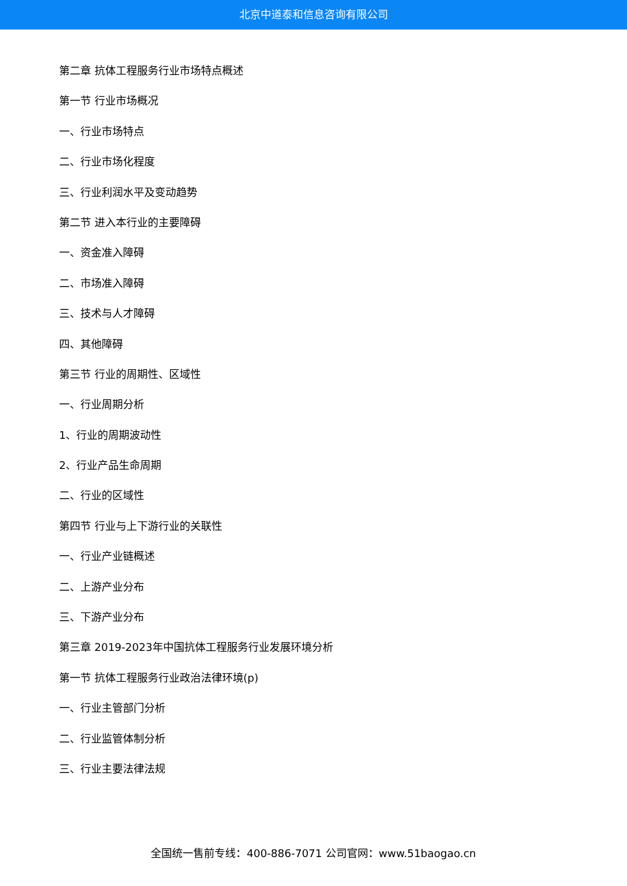北京中道泰和信息咨询有限公司
第二章 抗体工程服务行业市场特点概述
第一节 行业市场概况
一、行业市场特点
二、行业市场化程度
三、行业利润水平及变动趋势
第二节 进入本行业的主要障碍
一、资金准入障碍
二、市场准入障碍
三、技术与人才障碍
四、其他障碍
第三节 行业的周期性、区域性
一、行业周期分析
1、行业的周期波动性
2、行业产品生命周期
二、行业的区域性
第四节 行业与上下游行业的关联性
一、行业产业链概述
二、上游产业分布
三、下游产业分布
第三章 2019-2023年中国抗体工程服务行业发展环境分析
第一节 抗体工程服务行业政治法律环境(p)
一、行业主管部门分析
二、行业监管体制分析
三、行业主要法律法规
全国统一售前专线：400-886-7071 公司官网：www.51baogao.cn